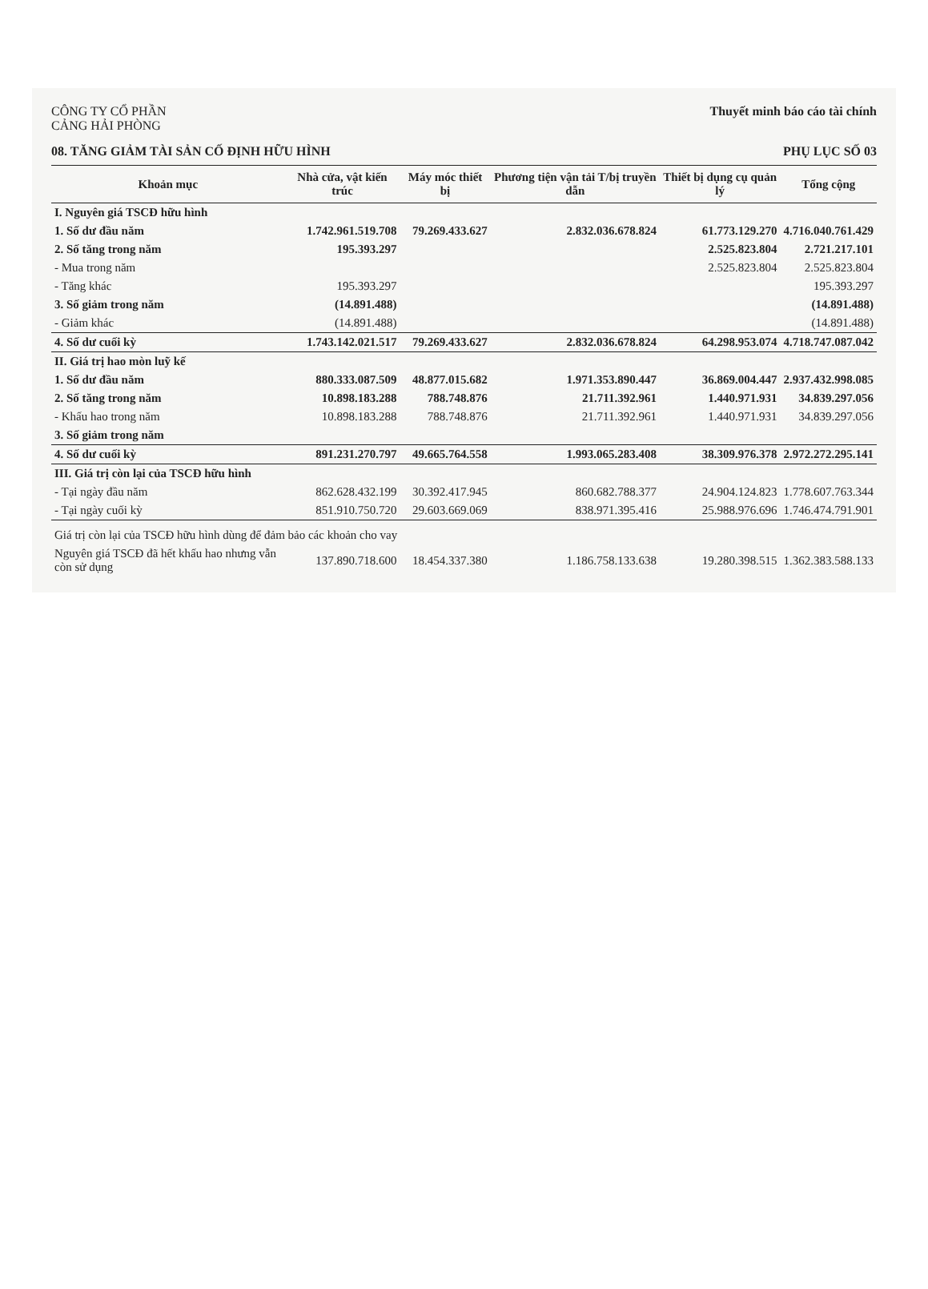CÔNG TY CỔ PHẦN
CẢNG HẢI PHÒNG
Thuyết minh báo cáo tài chính
08. TĂNG GIẢM TÀI SẢN CỐ ĐỊNH HỮU HÌNH PHỤ LỤC SỐ 03
| Khoản mục | Nhà cửa, vật kiến trúc | Máy móc thiết bị | Phương tiện vận tải T/bị truyền dẫn | Thiết bị dụng cụ quản lý | Tổng cộng |
| --- | --- | --- | --- | --- | --- |
| I. Nguyên giá TSCĐ hữu hình | | | | | |
| 1. Số dư đầu năm | 1.742.961.519.708 | 79.269.433.627 | 2.832.036.678.824 | 61.773.129.270 | 4.716.040.761.429 |
| 2. Số tăng trong năm | 195.393.297 | | | 2.525.823.804 | 2.721.217.101 |
| - Mua trong năm | | | | 2.525.823.804 | 2.525.823.804 |
| - Tăng khác | 195.393.297 | | | | 195.393.297 |
| 3. Số giảm trong năm | (14.891.488) | | | | (14.891.488) |
| - Giảm khác | (14.891.488) | | | | (14.891.488) |
| 4. Số dư cuối kỳ | 1.743.142.021.517 | 79.269.433.627 | 2.832.036.678.824 | 64.298.953.074 | 4.718.747.087.042 |
| II. Giá trị hao mòn luỹ kế | | | | | |
| 1. Số dư đầu năm | 880.333.087.509 | 48.877.015.682 | 1.971.353.890.447 | 36.869.004.447 | 2.937.432.998.085 |
| 2. Số tăng trong năm | 10.898.183.288 | 788.748.876 | 21.711.392.961 | 1.440.971.931 | 34.839.297.056 |
| - Khấu hao trong năm | 10.898.183.288 | 788.748.876 | 21.711.392.961 | 1.440.971.931 | 34.839.297.056 |
| 3. Số giảm trong năm | | | | | |
| 4. Số dư cuối kỳ | 891.231.270.797 | 49.665.764.558 | 1.993.065.283.408 | 38.309.976.378 | 2.972.272.295.141 |
| III. Giá trị còn lại của TSCĐ hữu hình | | | | | |
| - Tại ngày đầu năm | 862.628.432.199 | 30.392.417.945 | 860.682.788.377 | 24.904.124.823 | 1.778.607.763.344 |
| - Tại ngày cuối kỳ | 851.910.750.720 | 29.603.669.069 | 838.971.395.416 | 25.988.976.696 | 1.746.474.791.901 |
| Giá trị còn lại của TSCĐ hữu hình dùng để đảm bảo các khoản cho vay | | | | | |
| Nguyên giá TSCĐ đã hết khấu hao nhưng vẫn còn sử dụng | 137.890.718.600 | 18.454.337.380 | 1.186.758.133.638 | 19.280.398.515 | 1.362.383.588.133 |